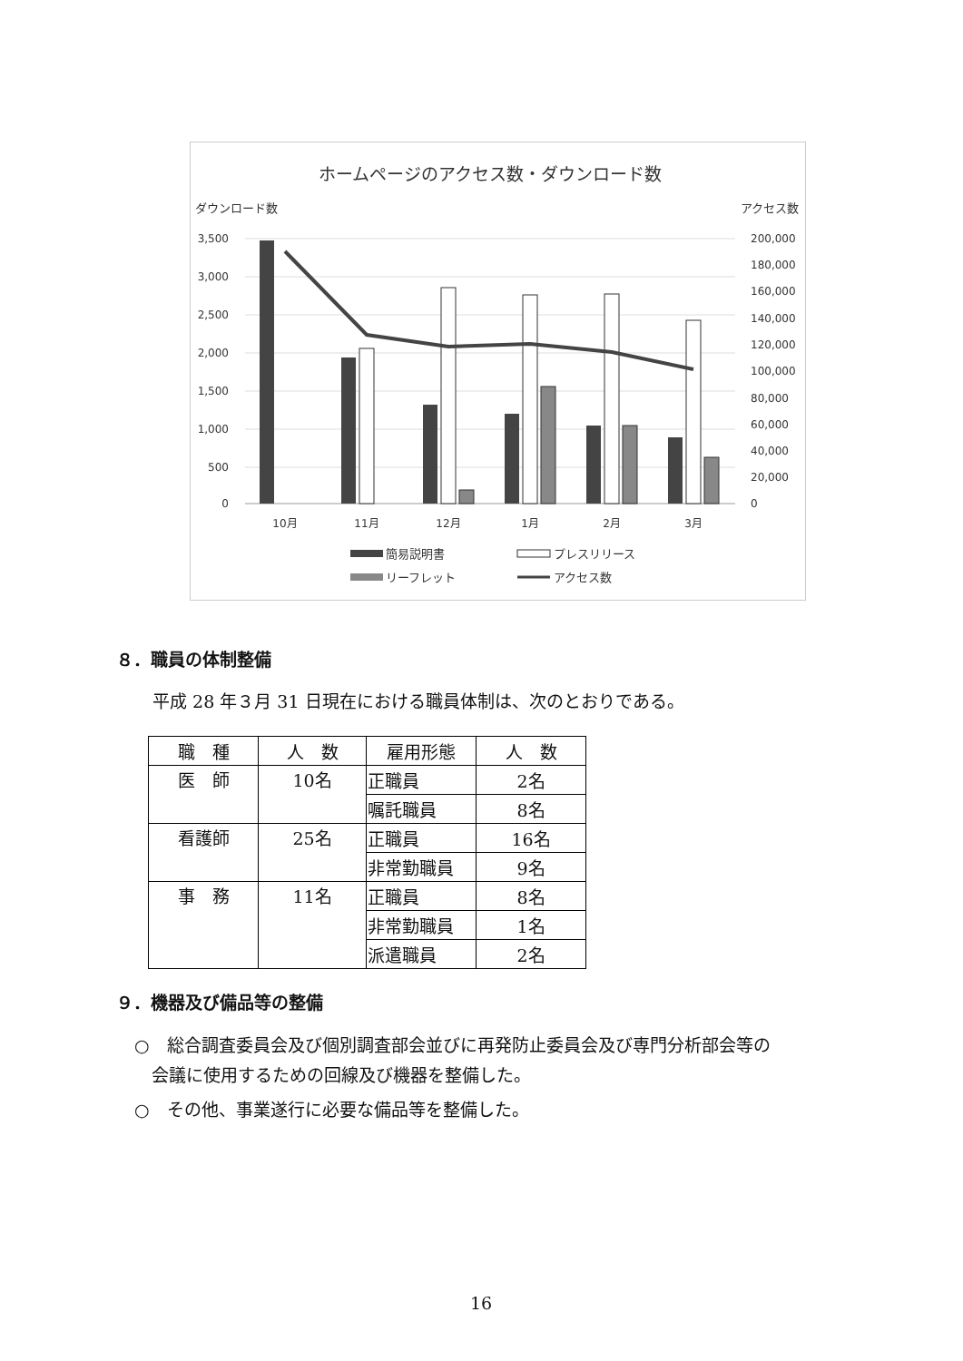ホームページのアクセス数・ダウンロード数
ダウンロード数
アクセス数
3,500
3,000
2,500
2,000
1,500
1,000
500
0
200,000
180,000
160,000
140,000
120,000
100,000
80,000
60,000
40,000
20,000
0
10月
11月
12月
1月
2月
3月
簡易説明書
プレスリリース
リーフレット
アクセス数
８．職員の体制整備
平成 28 年３月 31 日現在における職員体制は、次のとおりである。
| 職 種 | 人 数 | 雇用形態 | 人 数 |
| --- | --- | --- | --- |
| 医 師 | 10名 | 正職員 | 2名 |
| | | 嘱託職員 | 8名 |
| 看護師 | 25名 | 正職員 | 16名 |
| | | 非常勤職員 | 9名 |
| 事 務 | 11名 | 正職員 | 8名 |
| | | 非常勤職員 | 1名 |
| | | 派遣職員 | 2名 |
９．機器及び備品等の整備
○　総合調査委員会及び個別調査部会並びに再発防止委員会及び専門分析部会等の
　会議に使用するための回線及び機器を整備した。
○　その他、事業遂行に必要な備品等を整備した。
16